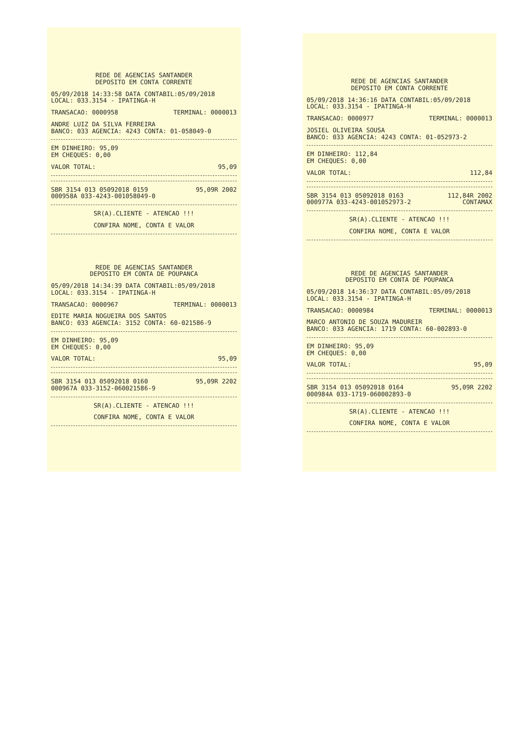REDE DE AGENCIAS SANTANDER
DEPOSITO EM CONTA CORRENTE
05/09/2018 14:33:58 DATA CONTABIL:05/09/2018
LOCAL: 033.3154 - IPATINGA-H
TRANSACAO: 0000958 TERMINAL: 0000013
ANDRE LUIZ DA SILVA FERREIRA
BANCO: 033 AGENCIA: 4243 CONTA: 01-058049-0
EM DINHEIRO: 95,09
EM CHEQUES: 0,00
VALOR TOTAL: 95,09
SBR 3154 013 05092018 0159 95,09R 2002
000958A 033-4243-001058049-0
SR(A).CLIENTE - ATENCAO !!!
CONFIRA NOME, CONTA E VALOR
REDE DE AGENCIAS SANTANDER
DEPOSITO EM CONTA DE POUPANCA
05/09/2018 14:34:39 DATA CONTABIL:05/09/2018
LOCAL: 033.3154 - IPATINGA-H
TRANSACAO: 0000967 TERMINAL: 0000013
EDITE MARIA NOGUEIRA DOS SANTOS
BANCO: 033 AGENCIA: 3152 CONTA: 60-021586-9
EM DINHEIRO: 95,09
EM CHEQUES: 0,00
VALOR TOTAL: 95,09
SBR 3154 013 05092018 0160 95,09R 2202
000967A 033-3152-060021586-9
SR(A).CLIENTE - ATENCAO !!!
CONFIRA NOME, CONTA E VALOR
REDE DE AGENCIAS SANTANDER
DEPOSITO EM CONTA CORRENTE
05/09/2018 14:36:16 DATA CONTABIL:05/09/2018
LOCAL: 033.3154 - IPATINGA-H
TRANSACAO: 0000977 TERMINAL: 0000013
JOSIEL OLIVEIRA SOUSA
BANCO: 033 AGENCIA: 4243 CONTA: 01-052973-2
EM DINHEIRO: 112,84
EM CHEQUES: 0,00
VALOR TOTAL: 112,84
SBR 3154 013 05092018 0163 112,84R 2002
000977A 033-4243-001052973-2 CONTAMAX
SR(A).CLIENTE - ATENCAO !!!
CONFIRA NOME, CONTA E VALOR
REDE DE AGENCIAS SANTANDER
DEPOSITO EM CONTA DE POUPANCA
05/09/2018 14:36:37 DATA CONTABIL:05/09/2018
LOCAL: 033.3154 - IPATINGA-H
TRANSACAO: 0000984 TERMINAL: 0000013
MARCO ANTONIO DE SOUZA MADUREIR
BANCO: 033 AGENCIA: 1719 CONTA: 60-002893-0
EM DINHEIRO: 95,09
EM CHEQUES: 0,00
VALOR TOTAL: 95,09
SBR 3154 013 05092018 0164 95,09R 2202
000984A 033-1719-060002893-0
SR(A).CLIENTE - ATENCAO !!!
CONFIRA NOME, CONTA E VALOR